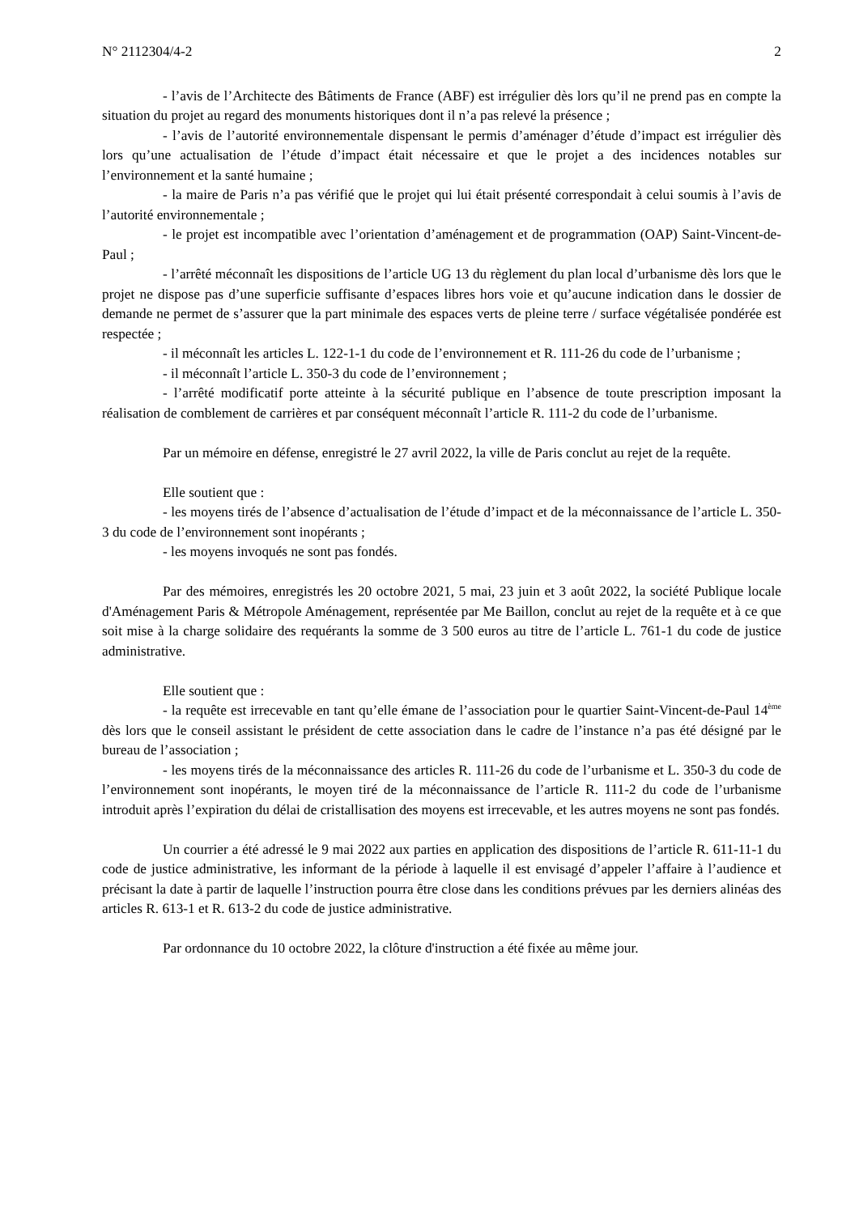N° 2112304/4-2 2
- l’avis de l’Architecte des Bâtiments de France (ABF) est irrégulier dès lors qu’il ne prend pas en compte la situation du projet au regard des monuments historiques dont il n’a pas relevé la présence ;
- l’avis de l’autorité environnementale dispensant le permis d’aménager d’étude d’impact est irrégulier dès lors qu’une actualisation de l’étude d’impact était nécessaire et que le projet a des incidences notables sur l’environnement et la santé humaine ;
- la maire de Paris n’a pas vérifié que le projet qui lui était présenté correspondait à celui soumis à l’avis de l’autorité environnementale ;
- le projet est incompatible avec l’orientation d’aménagement et de programmation (OAP) Saint-Vincent-de-Paul ;
- l’arrêté méconnaît les dispositions de l’article UG 13 du règlement du plan local d’urbanisme dès lors que le projet ne dispose pas d’une superficie suffisante d’espaces libres hors voie et qu’aucune indication dans le dossier de demande ne permet de s’assurer que la part minimale des espaces verts de pleine terre / surface végétalisée pondérée est respectée ;
- il méconnaît les articles L. 122-1-1 du code de l’environnement et R. 111-26 du code de l’urbanisme ;
- il méconnaît l’article L. 350-3 du code de l’environnement ;
- l’arrêté modificatif porte atteinte à la sécurité publique en l’absence de toute prescription imposant la réalisation de comblement de carrières et par conséquent méconnaît l’article R. 111-2 du code de l’urbanisme.
Par un mémoire en défense, enregistré le 27 avril 2022, la ville de Paris conclut au rejet de la requête.
Elle soutient que :
- les moyens tirés de l’absence d’actualisation de l’étude d’impact et de la méconnaissance de l’article L. 350-3 du code de l’environnement sont inopérants ;
- les moyens invoqués ne sont pas fondés.
Par des mémoires, enregistrés les 20 octobre 2021, 5 mai, 23 juin et 3 août 2022, la société Publique locale d'Aménagement Paris & Métropole Aménagement, représentée par Me Baillon, conclut au rejet de la requête et à ce que soit mise à la charge solidaire des requérants la somme de 3 500 euros au titre de l’article L. 761-1 du code de justice administrative.
Elle soutient que :
- la requête est irrecevable en tant qu’elle émane de l’association pour le quartier Saint-Vincent-de-Paul 14<sup>ème</sup> dès lors que le conseil assistant le président de cette association dans le cadre de l’instance n’a pas été désigné par le bureau de l’association ;
- les moyens tirés de la méconnaissance des articles R. 111-26 du code de l’urbanisme et L. 350-3 du code de l’environnement sont inopérants, le moyen tiré de la méconnaissance de l’article R. 111-2 du code de l’urbanisme introduit après l’expiration du délai de cristallisation des moyens est irrecevable, et les autres moyens ne sont pas fondés.
Un courrier a été adressé le 9 mai 2022 aux parties en application des dispositions de l’article R. 611-11-1 du code de justice administrative, les informant de la période à laquelle il est envisagé d’appeler l’affaire à l’audience et précisant la date à partir de laquelle l’instruction pourra être close dans les conditions prévues par les derniers alinéas des articles R. 613-1 et R. 613-2 du code de justice administrative.
Par ordonnance du 10 octobre 2022, la clôture d'instruction a été fixée au même jour.